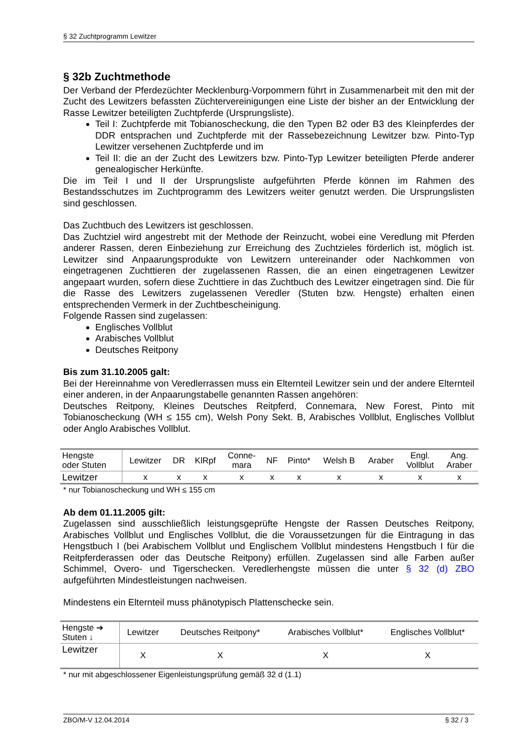§ 32 Zuchtprogramm Lewitzer
§ 32b Zuchtmethode
Der Verband der Pferdezüchter Mecklenburg-Vorpommern führt in Zusammenarbeit mit den mit der Zucht des Lewitzers befassten Züchtervereinigungen eine Liste der bisher an der Entwicklung der Rasse Lewitzer beteiligten Zuchtpferde (Ursprungsliste).
Teil I: Zuchtpferde mit Tobianoscheckung, die den Typen B2 oder B3 des Kleinpferdes der DDR entsprachen und Zuchtpferde mit der Rassebezeichnung Lewitzer bzw. Pinto-Typ Lewitzer versehenen Zuchtpferde und im
Teil II: die an der Zucht des Lewitzers bzw. Pinto-Typ Lewitzer beteiligten Pferde anderer genealogischer Herkünfte.
Die im Teil I und II der Ursprungsliste aufgeführten Pferde können im Rahmen des Bestandsschutzes im Zuchtprogramm des Lewitzers weiter genutzt werden. Die Ursprungslisten sind geschlossen.
Das Zuchtbuch des Lewitzers ist geschlossen.
Das Zuchtziel wird angestrebt mit der Methode der Reinzucht, wobei eine Veredlung mit Pferden anderer Rassen, deren Einbeziehung zur Erreichung des Zuchtzieles förderlich ist, möglich ist. Lewitzer sind Anpaarungsprodukte von Lewitzern untereinander oder Nachkommen von eingetragenen Zuchttieren der zugelassenen Rassen, die an einen eingetragenen Lewitzer angepaart wurden, sofern diese Zuchttiere in das Zuchtbuch des Lewitzer eingetragen sind. Die für die Rasse des Lewitzers zugelassenen Veredler (Stuten bzw. Hengste) erhalten einen entsprechenden Vermerk in der Zuchtbescheinigung.
Folgende Rassen sind zugelassen:
Englisches Vollblut
Arabisches Vollblut
Deutsches Reitpony
Bis zum 31.10.2005 galt:
Bei der Hereinnahme von Veredlerrassen muss ein Elternteil Lewitzer sein und der andere Elternteil einer anderen, in der Anpaarungstabelle genannten Rassen angehören:
Deutsches Reitpony, Kleines Deutsches Reitpferd, Connemara, New Forest, Pinto mit Tobianoscheckung (WH ≤ 155 cm), Welsh Pony Sekt. B, Arabisches Vollblut, Englisches Vollblut oder Anglo Arabisches Vollblut.
| Hengste oder Stuten | Lewitzer | DR | KlRpf | Conne- mara | NF | Pinto* | Welsh B | Araber | Engl. Vollblut | Ang. Araber |
| Lewitzer | x | x | x | x | x | x | x | x | x | x |
* nur Tobianoscheckung und WH ≤ 155 cm
Ab dem 01.11.2005 gilt:
Zugelassen sind ausschließlich leistungsgeprüfte Hengste der Rassen Deutsches Reitpony, Arabisches Vollblut und Englisches Vollblut, die die Voraussetzungen für die Eintragung in das Hengstbuch I (bei Arabischem Vollblut und Englischem Vollblut mindestens Hengstbuch I für die Reitpferderassen oder das Deutsche Reitpony) erfüllen. Zugelassen sind alle Farben außer Schimmel, Overo- und Tigerschecken. Veredlerhengste müssen die unter § 32 (d) ZBO aufgeführten Mindestleistungen nachweisen.
Mindestens ein Elternteil muss phänotypisch Plattenschecke sein.
| Hengste ➔ Stuten ↓ | Lewitzer | Deutsches Reitpony* | Arabisches Vollblut* | Englisches Vollblut* |
| Lewitzer | X | X | X | X |
* nur mit abgeschlossener Eigenleistungsprüfung gemäß 32 d (1.1)
ZBO/M-V 12.04.2014 § 32 / 3